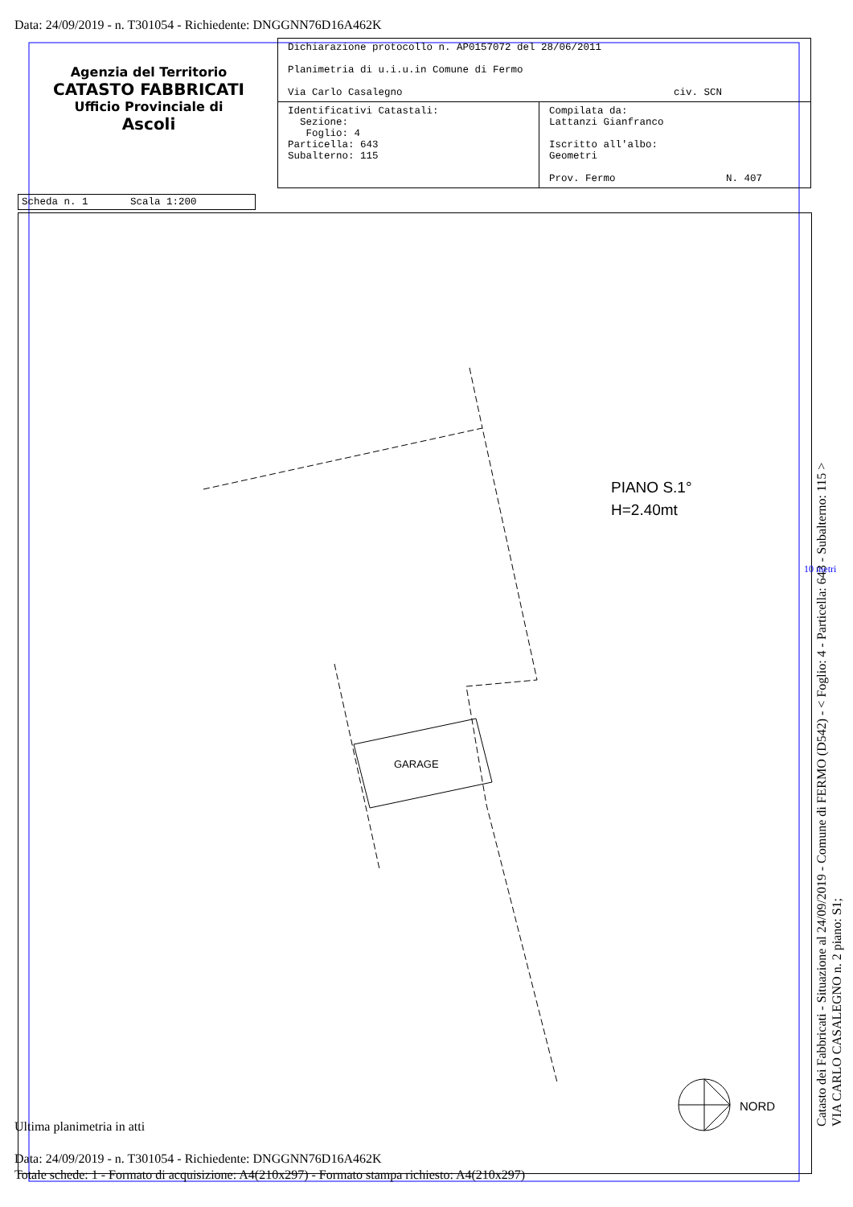Data: 24/09/2019 - n. T301054 - Richiedente: DNGGNN76D16A462K
Agenzia del Territorio
CATASTO FABBRICATI
Ufficio Provinciale di
Ascoli
| Dichiarazione protocollo n. AP0157072 del 28/06/2011 Planimetria di u.i.u.in Comune di Fermo Via Carlo Casalegno civ. SCN | |
| Identificativi Catastali: Sezione: Foglio: 4 Particella: 643 Subalterno: 115 | Compilata da: Lattanzi Gianfranco Iscritto all'albo: Geometri Prov. Fermo N. 407 |
Scheda n. 1 Scala 1:200
PIANO S.1°
H=2.40mt
GARAGE
NORD
10 metri
Ultima planimetria in atti
Data: 24/09/2019 - n. T301054 - Richiedente: DNGGNN76D16A462K
Totale schede: 1 - Formato di acquisizione: A4(210x297) - Formato stampa richiesto: A4(210x297)
Catasto dei Fabbricati - Situazione al 24/09/2019 - Comune di FERMO (D542) - < Foglio: 4 - Particella: 643 - Subalterno: 115 >
VIA CARLO CASALEGNO n. 2 piano: S1;